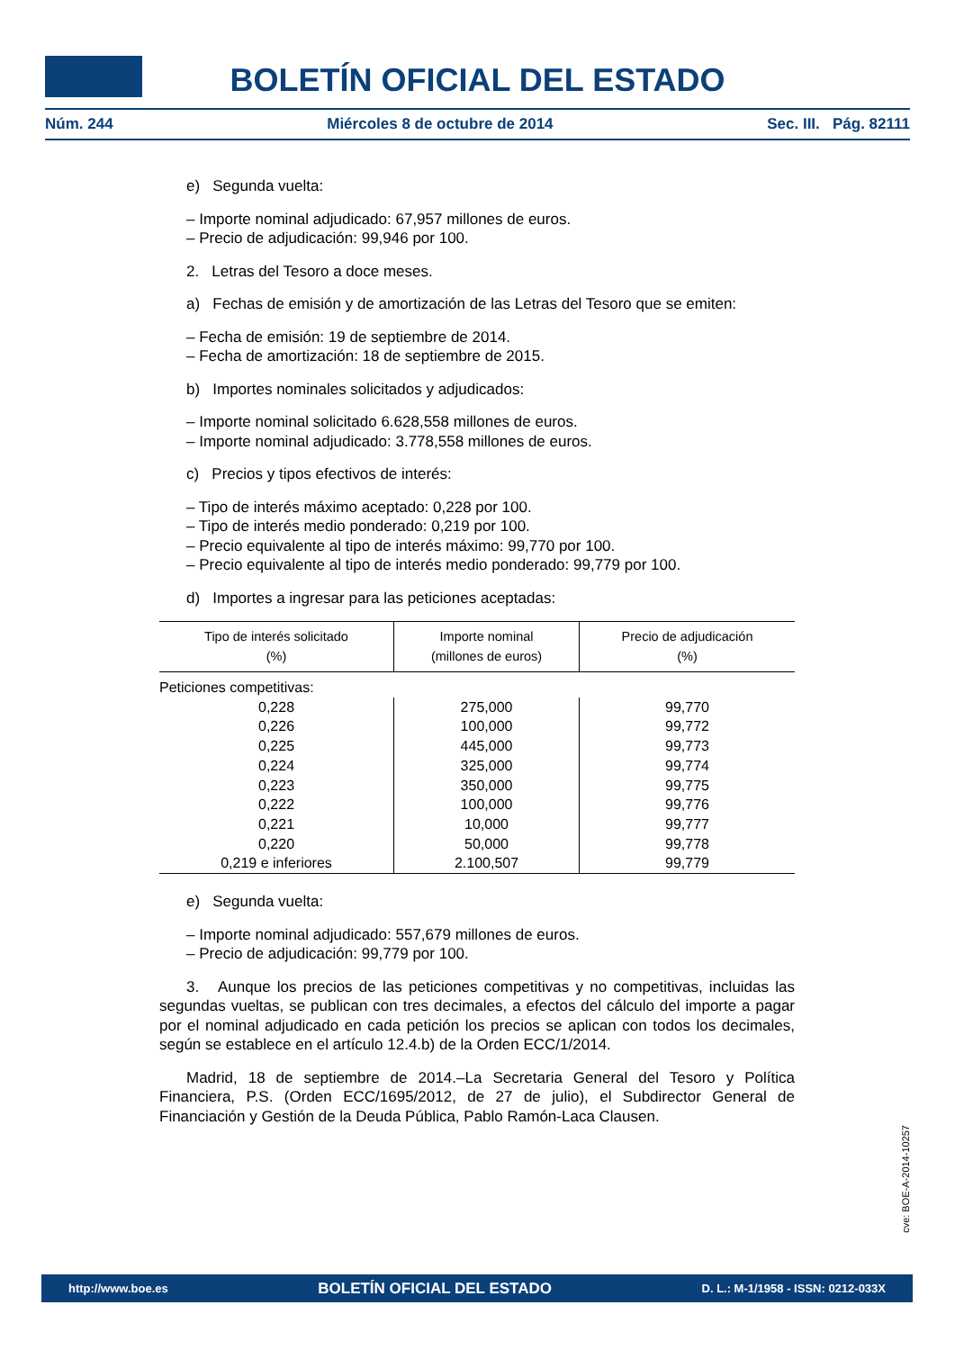BOLETÍN OFICIAL DEL ESTADO
Núm. 244 Miércoles 8 de octubre de 2014 Sec. III. Pág. 82111
e) Segunda vuelta:
– Importe nominal adjudicado: 67,957 millones de euros.
– Precio de adjudicación: 99,946 por 100.
2. Letras del Tesoro a doce meses.
a) Fechas de emisión y de amortización de las Letras del Tesoro que se emiten:
– Fecha de emisión: 19 de septiembre de 2014.
– Fecha de amortización: 18 de septiembre de 2015.
b) Importes nominales solicitados y adjudicados:
– Importe nominal solicitado 6.628,558 millones de euros.
– Importe nominal adjudicado: 3.778,558 millones de euros.
c) Precios y tipos efectivos de interés:
– Tipo de interés máximo aceptado: 0,228 por 100.
– Tipo de interés medio ponderado: 0,219 por 100.
– Precio equivalente al tipo de interés máximo: 99,770 por 100.
– Precio equivalente al tipo de interés medio ponderado: 99,779 por 100.
d) Importes a ingresar para las peticiones aceptadas:
| Tipo de interés solicitado (%) | Importe nominal (millones de euros) | Precio de adjudicación (%) |
| --- | --- | --- |
| Peticiones competitivas: | | |
| 0,228 | 275,000 | 99,770 |
| 0,226 | 100,000 | 99,772 |
| 0,225 | 445,000 | 99,773 |
| 0,224 | 325,000 | 99,774 |
| 0,223 | 350,000 | 99,775 |
| 0,222 | 100,000 | 99,776 |
| 0,221 | 10,000 | 99,777 |
| 0,220 | 50,000 | 99,778 |
| 0,219 e inferiores | 2.100,507 | 99,779 |
e) Segunda vuelta:
– Importe nominal adjudicado: 557,679 millones de euros.
– Precio de adjudicación: 99,779 por 100.
3. Aunque los precios de las peticiones competitivas y no competitivas, incluidas las segundas vueltas, se publican con tres decimales, a efectos del cálculo del importe a pagar por el nominal adjudicado en cada petición los precios se aplican con todos los decimales, según se establece en el artículo 12.4.b) de la Orden ECC/1/2014.
Madrid, 18 de septiembre de 2014.–La Secretaria General del Tesoro y Política Financiera, P.S. (Orden ECC/1695/2012, de 27 de julio), el Subdirector General de Financiación y Gestión de la Deuda Pública, Pablo Ramón-Laca Clausen.
cve: BOE-A-2014-10257
http://www.boe.es BOLETÍN OFICIAL DEL ESTADO D. L.: M-1/1958 - ISSN: 0212-033X